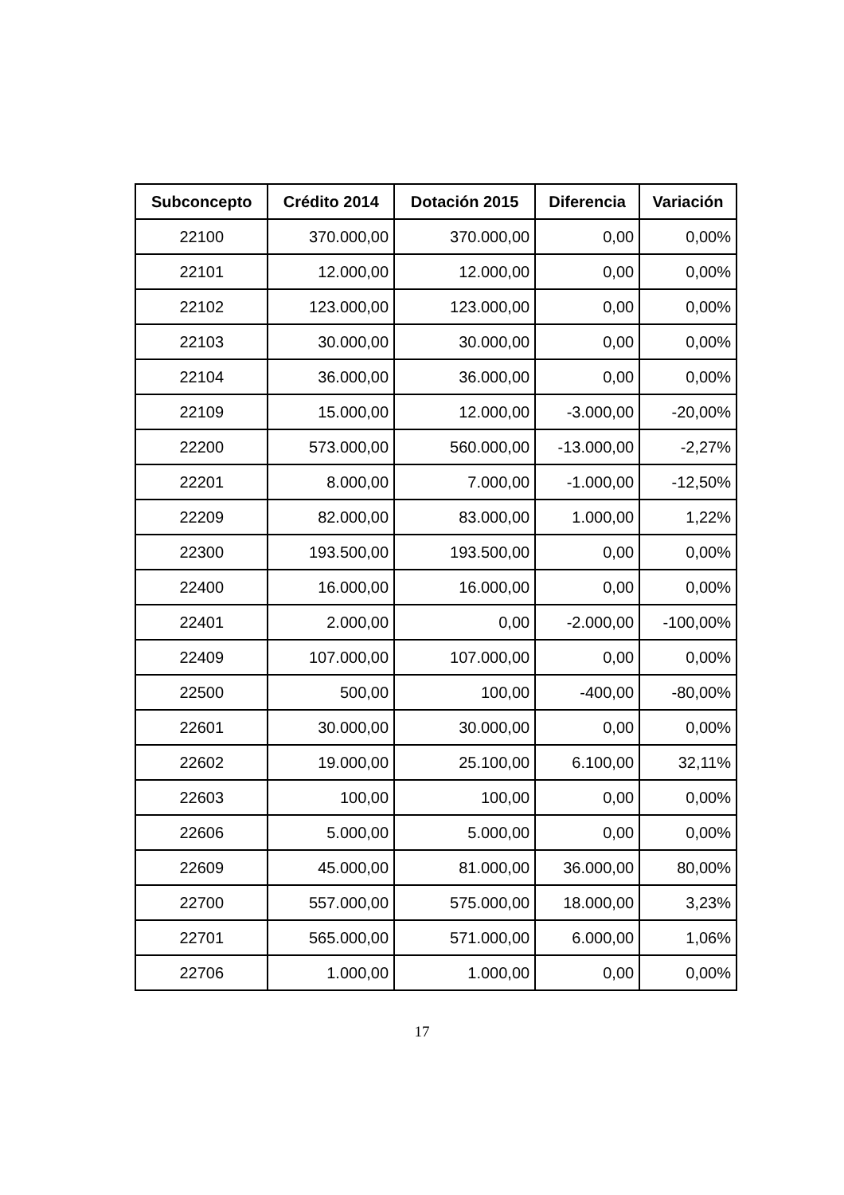| Subconcepto | Crédito 2014 | Dotación 2015 | Diferencia | Variación |
| --- | --- | --- | --- | --- |
| 22100 | 370.000,00 | 370.000,00 | 0,00 | 0,00% |
| 22101 | 12.000,00 | 12.000,00 | 0,00 | 0,00% |
| 22102 | 123.000,00 | 123.000,00 | 0,00 | 0,00% |
| 22103 | 30.000,00 | 30.000,00 | 0,00 | 0,00% |
| 22104 | 36.000,00 | 36.000,00 | 0,00 | 0,00% |
| 22109 | 15.000,00 | 12.000,00 | -3.000,00 | -20,00% |
| 22200 | 573.000,00 | 560.000,00 | -13.000,00 | -2,27% |
| 22201 | 8.000,00 | 7.000,00 | -1.000,00 | -12,50% |
| 22209 | 82.000,00 | 83.000,00 | 1.000,00 | 1,22% |
| 22300 | 193.500,00 | 193.500,00 | 0,00 | 0,00% |
| 22400 | 16.000,00 | 16.000,00 | 0,00 | 0,00% |
| 22401 | 2.000,00 | 0,00 | -2.000,00 | -100,00% |
| 22409 | 107.000,00 | 107.000,00 | 0,00 | 0,00% |
| 22500 | 500,00 | 100,00 | -400,00 | -80,00% |
| 22601 | 30.000,00 | 30.000,00 | 0,00 | 0,00% |
| 22602 | 19.000,00 | 25.100,00 | 6.100,00 | 32,11% |
| 22603 | 100,00 | 100,00 | 0,00 | 0,00% |
| 22606 | 5.000,00 | 5.000,00 | 0,00 | 0,00% |
| 22609 | 45.000,00 | 81.000,00 | 36.000,00 | 80,00% |
| 22700 | 557.000,00 | 575.000,00 | 18.000,00 | 3,23% |
| 22701 | 565.000,00 | 571.000,00 | 6.000,00 | 1,06% |
| 22706 | 1.000,00 | 1.000,00 | 0,00 | 0,00% |
17